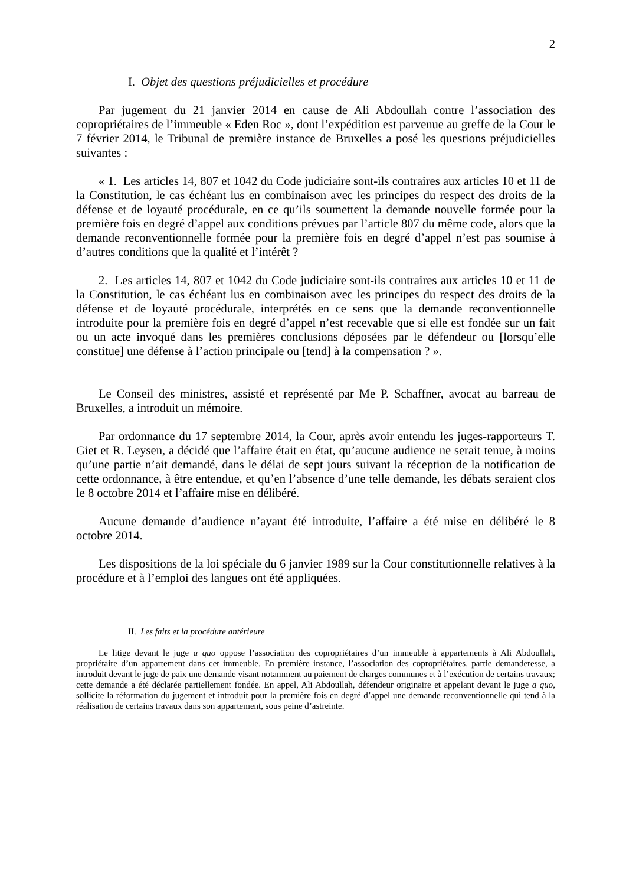2
I. Objet des questions préjudicielles et procédure
Par jugement du 21 janvier 2014 en cause de Ali Abdoullah contre l’association des copropriétaires de l’immeuble « Eden Roc », dont l’expédition est parvenue au greffe de la Cour le 7 février 2014, le Tribunal de première instance de Bruxelles a posé les questions préjudicielles suivantes :
« 1. Les articles 14, 807 et 1042 du Code judiciaire sont-ils contraires aux articles 10 et 11 de la Constitution, le cas échéant lus en combinaison avec les principes du respect des droits de la défense et de loyauté procédurale, en ce qu’ils soumettent la demande nouvelle formée pour la première fois en degré d’appel aux conditions prévues par l’article 807 du même code, alors que la demande reconventionnelle formée pour la première fois en degré d’appel n’est pas soumise à d’autres conditions que la qualité et l’intérêt ?
2. Les articles 14, 807 et 1042 du Code judiciaire sont-ils contraires aux articles 10 et 11 de la Constitution, le cas échéant lus en combinaison avec les principes du respect des droits de la défense et de loyauté procédurale, interprétés en ce sens que la demande reconventionnelle introduite pour la première fois en degré d’appel n’est recevable que si elle est fondée sur un fait ou un acte invoqué dans les premières conclusions déposées par le défendeur ou [lorsqu’elle constitue] une défense à l’action principale ou [tend] à la compensation ? ».
Le Conseil des ministres, assisté et représenté par Me P. Schaffner, avocat au barreau de Bruxelles, a introduit un mémoire.
Par ordonnance du 17 septembre 2014, la Cour, après avoir entendu les juges-rapporteurs T. Giet et R. Leysen, a décidé que l’affaire était en état, qu’aucune audience ne serait tenue, à moins qu’une partie n’ait demandé, dans le délai de sept jours suivant la réception de la notification de cette ordonnance, à être entendue, et qu’en l’absence d’une telle demande, les débats seraient clos le 8 octobre 2014 et l’affaire mise en délibéré.
Aucune demande d’audience n’ayant été introduite, l’affaire a été mise en délibéré le 8 octobre 2014.
Les dispositions de la loi spéciale du 6 janvier 1989 sur la Cour constitutionnelle relatives à la procédure et à l’emploi des langues ont été appliquées.
II. Les faits et la procédure antérieure
Le litige devant le juge a quo oppose l’association des copropriétaires d’un immeuble à appartements à Ali Abdoullah, propriétaire d’un appartement dans cet immeuble. En première instance, l’association des copropriétaires, partie demanderesse, a introduit devant le juge de paix une demande visant notamment au paiement de charges communes et à l’exécution de certains travaux; cette demande a été déclarée partiellement fondée. En appel, Ali Abdoullah, défendeur originaire et appelant devant le juge a quo, sollicite la réformation du jugement et introduit pour la première fois en degré d’appel une demande reconventionnelle qui tend à la réalisation de certains travaux dans son appartement, sous peine d’astreinte.